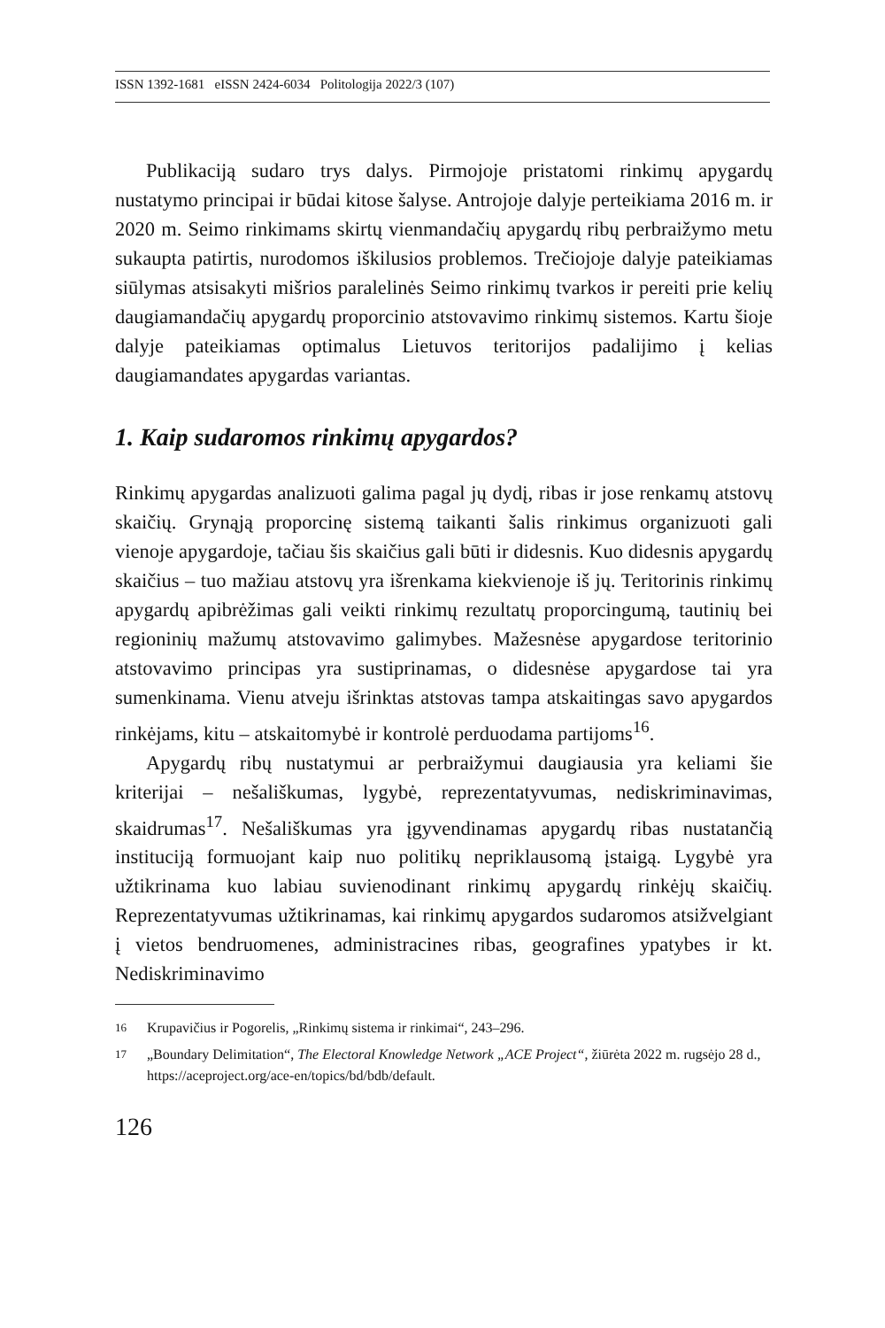ISSN 1392-1681 eISSN 2424-6034 Politologija 2022/3 (107)
Publikaciją sudaro trys dalys. Pirmojoje pristatomi rinkimų apygardų nustatymo principai ir būdai kitose šalyse. Antrojoje dalyje perteikiama 2016 m. ir 2020 m. Seimo rinkimams skirtų vienmandačių apygardų ribų perbraižymo metu sukaupta patirtis, nurodomos iškilusios problemos. Trečiojoje dalyje pateikiamas siūlymas atsisakyti mišrios paralelinės Seimo rinkimų tvarkos ir pereiti prie kelių daugiamandačių apygardų proporcinio atstovavimo rinkimų sistemos. Kartu šioje dalyje pateikiamas optimalus Lietuvos teritorijos padalijimo į kelias daugiamandates apygardas variantas.
1. Kaip sudaromos rinkimų apygardos?
Rinkimų apygardas analizuoti galima pagal jų dydį, ribas ir jose renkamų atstovų skaičių. Grynąją proporcinę sistemą taikanti šalis rinkimus organizuoti gali vienoje apygardoje, tačiau šis skaičius gali būti ir didesnis. Kuo didesnis apygardų skaičius – tuo mažiau atstovų yra išrenkama kiekvienoje iš jų. Teritorinis rinkimų apygardų apibrėžimas gali veikti rinkimų rezultatų proporcingumą, tautinių bei regioninių mažumų atstovavimo galimybes. Mažesnėse apygardose teritorinio atstovavimo principas yra sustiprinamas, o didesnėse apygardose tai yra sumenkinama. Vienu atveju išrinktas atstovas tampa atskaitingas savo apygardos rinkėjams, kitu – atskaitomybė ir kontrolė perduodama partijoms<sup>16</sup>.
Apygardų ribų nustatymui ar perbraižymui daugiausia yra keliami šie kriterijai – nešališkumas, lygybė, reprezentatyvumas, nediskriminavimas, skaidrumas<sup>17</sup>. Nešališkumas yra įgyvendinamas apygardų ribas nustatančią instituciją formuojant kaip nuo politikų nepriklausomą įstaigą. Lygybė yra užtikrinama kuo labiau suvienodinant rinkimų apygardų rinkėjų skaičių. Reprezentatyvumas užtikrinamas, kai rinkimų apygardos sudaromos atsižvelgiant į vietos bendruomenes, administracines ribas, geografines ypatybes ir kt. Nediskriminavimo
16 Krupavičius ir Pogorelis, „Rinkimų sistema ir rinkimai“, 243–296.
17 „Boundary Delimitation“, The Electoral Knowledge Network „ACE Project“, žiūrėta 2022 m. rugsėjo 28 d., https://aceproject.org/ace-en/topics/bd/bdb/default.
126